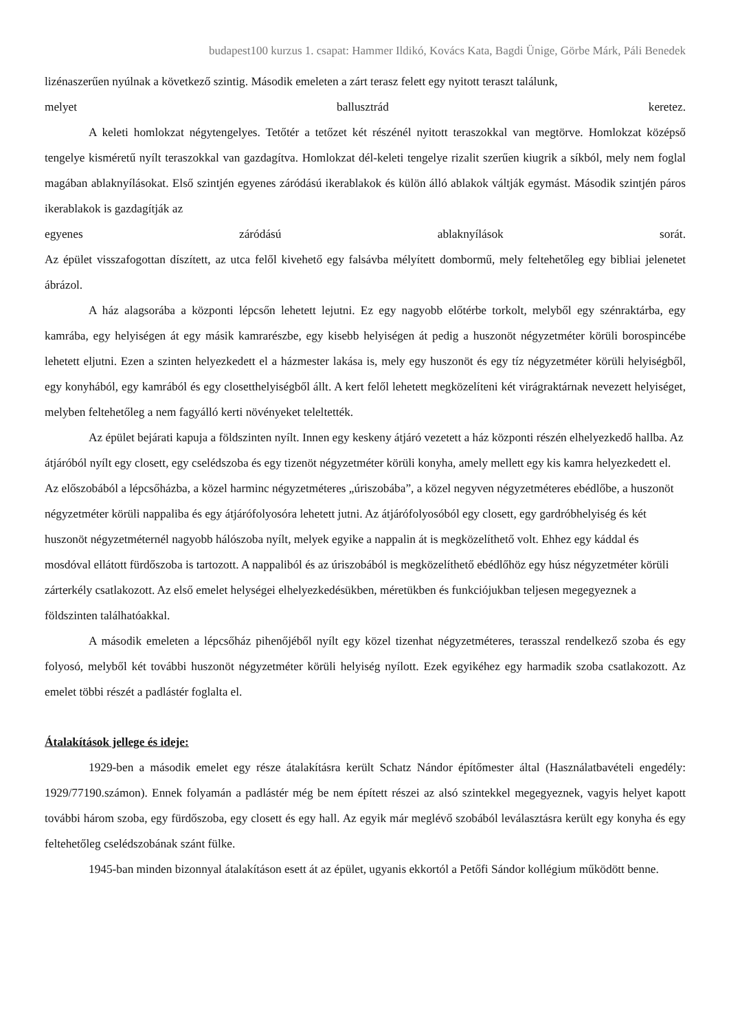budapest100 kurzus 1. csapat: Hammer Ildikó, Kovács Kata, Bagdi Ünige, Görbe Márk, Páli Benedek
lizénaszerűen nyúlnak a következő szintig. Második emeleten a zárt terasz felett egy nyitott teraszt találunk,
melyet ballusztrád keretez.
A keleti homlokzat négytengelyes. Tetőtér a tetőzet két részénél nyitott teraszokkal van megtörve. Homlokzat középső tengelye kisméretű nyílt teraszokkal van gazdagítva. Homlokzat dél-keleti tengelye rizalit szerűen kiugrik a síkból, mely nem foglal magában ablaknyílásokat. Első szintjén egyenes záródású ikerablakok és külön álló ablakok váltják egymást. Második szintjén páros ikerablakok is gazdagítják az
egyenes záródású ablaknyílások sorát.
Az épület visszafogottan díszített, az utca felől kivehető egy falsávba mélyített dombormű, mely feltehetőleg egy bibliai jelenetet ábrázol.
A ház alagsorába a központi lépcsőn lehetett lejutni. Ez egy nagyobb előtérbe torkolt, melyből egy szénraktárba, egy kamrába, egy helyiségen át egy másik kamrarészbe, egy kisebb helyiségen át pedig a huszonöt négyzetméter körüli borospincébe lehetett eljutni. Ezen a szinten helyezkedett el a házmester lakása is, mely egy huszonöt és egy tíz négyzetméter körüli helyiségből, egy konyhából, egy kamrából és egy closetthelyiségből állt. A kert felől lehetett megközelíteni két virágraktárnak nevezett helyiséget, melyben feltehetőleg a nem fagyálló kerti növényeket teleltették.
Az épület bejárati kapuja a földszinten nyílt. Innen egy keskeny átjáró vezetett a ház központi részén elhelyezkedő hallba. Az átjáróból nyílt egy closett, egy cselédszoba és egy tizenöt négyzetméter körüli konyha, amely mellett egy kis kamra helyezkedett el. Az előszobából a lépcsőházba, a közel harminc négyzetméteres „úriszobába”, a közel negyven négyzetméteres ebédlőbe, a huszonöt négyzetméter körüli nappaliba és egy átjárófolyosóra lehetett jutni. Az átjárófolyosóból egy closett, egy gardróbhelyiség és két huszonöt négyzetméternél nagyobb hálószoba nyílt, melyek egyike a nappalin át is megközelíthető volt. Ehhez egy káddal és mosdóval ellátott fürdőszoba is tartozott. A nappaliból és az úriszobából is megközelíthető ebédlőhöz egy húsz négyzetméter körüli zárterkély csatlakozott. Az első emelet helységei elhelyezkedésükben, méretükben és funkciójukban teljesen megegyeznek a földszinten találhatóakkal.
A második emeleten a lépcsőház pihenőjéből nyílt egy közel tizenhat négyzetméteres, terasszal rendelkező szoba és egy folyosó, melyből két további huszonöt négyzetméter körüli helyiség nyílott. Ezek egyikéhez egy harmadik szoba csatlakozott. Az emelet többi részét a padlástér foglalta el.
Átalakítások jellege és ideje:
1929-ben a második emelet egy része átalakításra került Schatz Nándor építőmester által (Használatbavételi engedély: 1929/77190.számon). Ennek folyamán a padlástér még be nem épített részei az alsó szintekkel megegyeznek, vagyis helyet kapott további három szoba, egy fürdőszoba, egy closett és egy hall. Az egyik már meglévő szobából leválasztásra került egy konyha és egy feltehetőleg cselédszobának szánt fülke.
1945-ban minden bizonnyal átalakításon esett át az épület, ugyanis ekkortól a Petőfi Sándor kollégium működött benne.